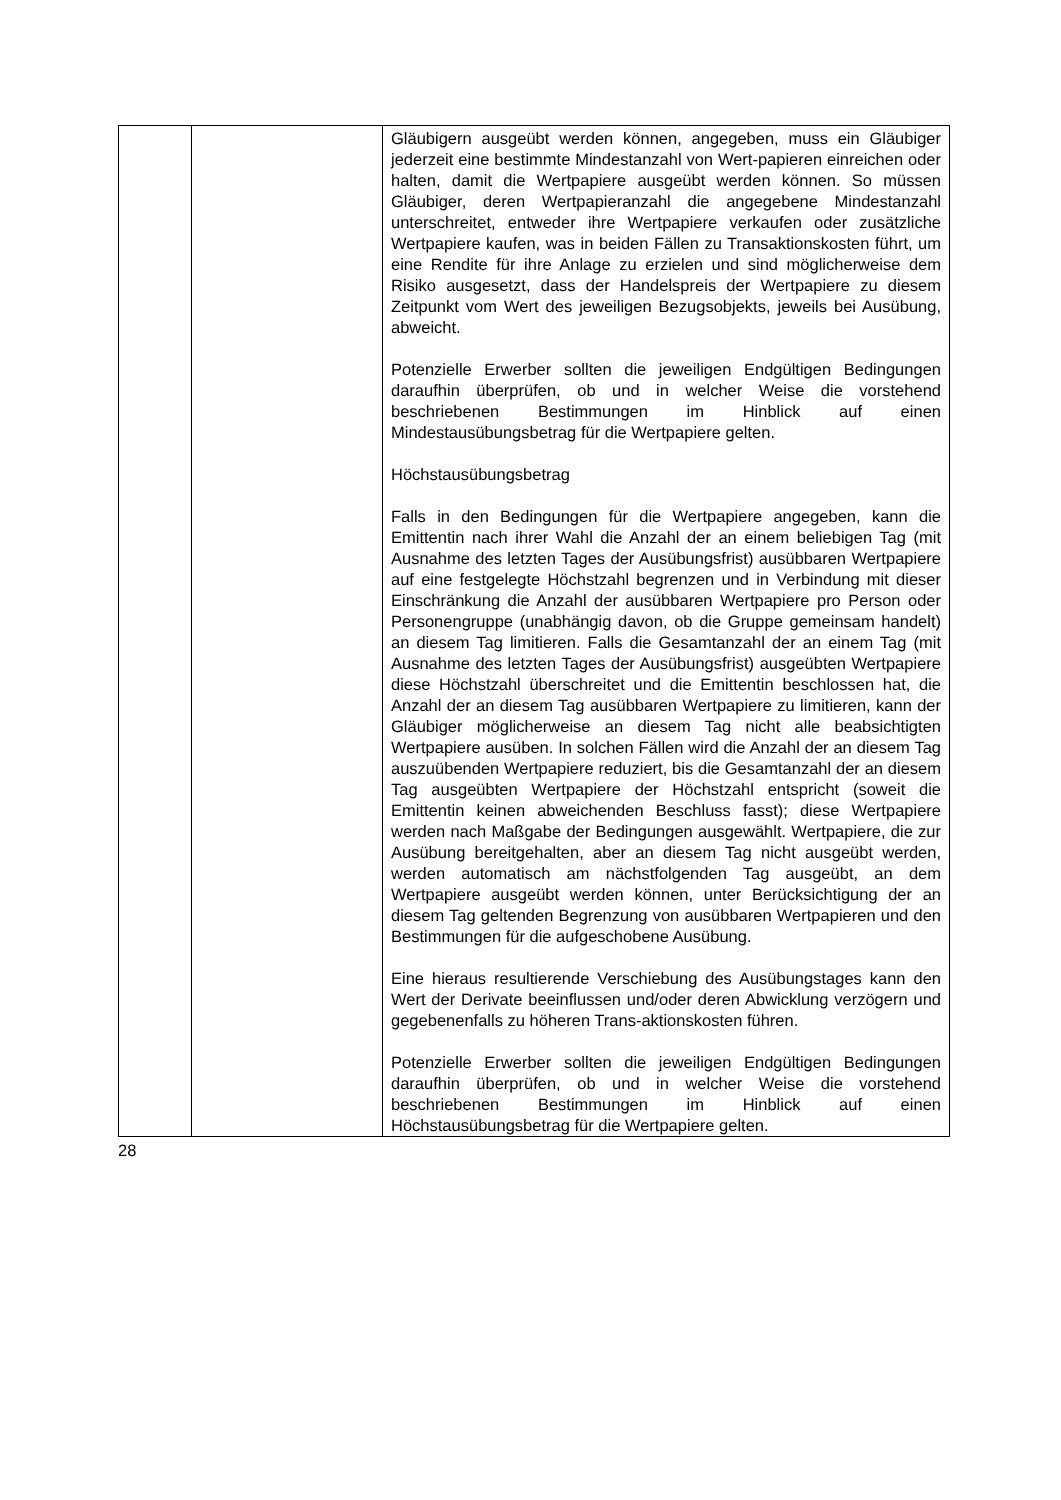| | | Gläubigern ausgeübt werden können, angegeben, muss ein Gläubiger jederzeit eine bestimmte Mindestanzahl von Wert-papieren einreichen oder halten, damit die Wertpapiere ausgeübt werden können. So müssen Gläubiger, deren Wertpapieranzahl die angegebene Mindestanzahl unterschreitet, entweder ihre Wertpapiere verkaufen oder zusätzliche Wertpapiere kaufen, was in beiden Fällen zu Transaktionskosten führt, um eine Rendite für ihre Anlage zu erzielen und sind möglicherweise dem Risiko ausgesetzt, dass der Handelspreis der Wertpapiere zu diesem Zeitpunkt vom Wert des jeweiligen Bezugsobjekts, jeweils bei Ausübung, abweicht. Potenzielle Erwerber sollten die jeweiligen Endgültigen Bedingungen daraufhin überprüfen, ob und in welcher Weise die vorstehend beschriebenen Bestimmungen im Hinblick auf einen Mindestausübungsbetrag für die Wertpapiere gelten. Höchstausübungsbetrag Falls in den Bedingungen für die Wertpapiere angegeben, kann die Emittentin nach ihrer Wahl die Anzahl der an einem beliebigen Tag (mit Ausnahme des letzten Tages der Ausübungsfrist) ausübbaren Wertpapiere auf eine festgelegte Höchstzahl begrenzen und in Verbindung mit dieser Einschränkung die Anzahl der ausübbaren Wertpapiere pro Person oder Personengruppe (unabhängig davon, ob die Gruppe gemeinsam handelt) an diesem Tag limitieren. Falls die Gesamtanzahl der an einem Tag (mit Ausnahme des letzten Tages der Ausübungsfrist) ausgeübten Wertpapiere diese Höchstzahl überschreitet und die Emittentin beschlossen hat, die Anzahl der an diesem Tag ausübbaren Wertpapiere zu limitieren, kann der Gläubiger möglicherweise an diesem Tag nicht alle beabsichtigten Wertpapiere ausüben. In solchen Fällen wird die Anzahl der an diesem Tag auszuübenden Wertpapiere reduziert, bis die Gesamtanzahl der an diesem Tag ausgeübten Wertpapiere der Höchstzahl entspricht (soweit die Emittentin keinen abweichenden Beschluss fasst); diese Wertpapiere werden nach Maßgabe der Bedingungen ausgewählt. Wertpapiere, die zur Ausübung bereitgehalten, aber an diesem Tag nicht ausgeübt werden, werden automatisch am nächstfolgenden Tag ausgeübt, an dem Wertpapiere ausgeübt werden können, unter Berücksichtigung der an diesem Tag geltenden Begrenzung von ausübbaren Wertpapieren und den Bestimmungen für die aufgeschobene Ausübung. Eine hieraus resultierende Verschiebung des Ausübungstages kann den Wert der Derivate beeinflussen und/oder deren Abwicklung verzögern und gegebenenfalls zu höheren Trans-aktionskosten führen. Potenzielle Erwerber sollten die jeweiligen Endgültigen Bedingungen daraufhin überprüfen, ob und in welcher Weise die vorstehend beschriebenen Bestimmungen im Hinblick auf einen Höchstausübungsbetrag für die Wertpapiere gelten. |
28